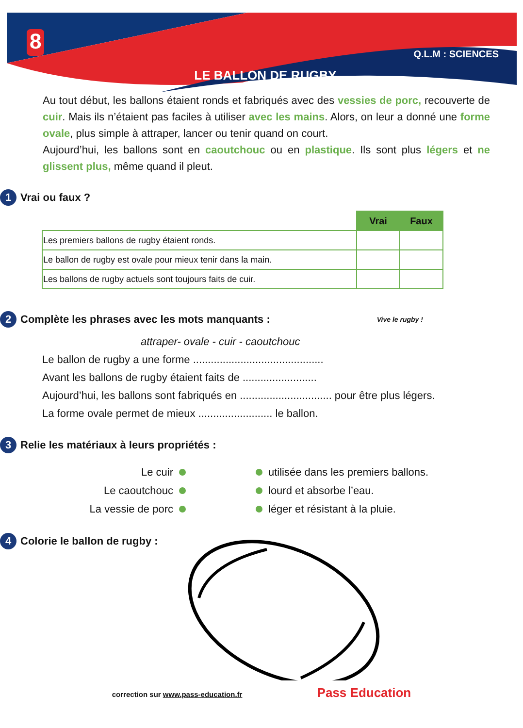8 LE BALLON DE RUGBY Q.L.M : SCIENCES
Au tout début, les ballons étaient ronds et fabriqués avec des vessies de porc, recouverte de cuir. Mais ils n’étaient pas faciles à utiliser avec les mains. Alors, on leur a donné une forme ovale, plus simple à attraper, lancer ou tenir quand on court.
Aujourd’hui, les ballons sont en caoutchouc ou en plastique. Ils sont plus légers et ne glissent plus, même quand il pleut.
1 Vrai ou faux ?
| | Vrai | Faux |
| Les premiers ballons de rugby étaient ronds. | | |
| Le ballon de rugby est ovale pour mieux tenir dans la main. | | |
| Les ballons de rugby actuels sont toujours faits de cuir. | | |
2 Complète les phrases avec les mots manquants : Vive le rugby !
attraper- ovale - cuir - caoutchouc
Le ballon de rugby a une forme ............................................
Avant les ballons de rugby étaient faits de .........................
Aujourd’hui, les ballons sont fabriqués en ............................... pour être plus légers.
La forme ovale permet de mieux ......................... le ballon.
3 Relie les matériaux à leurs propriétés :
Le cuir
Le caoutchouc
La vessie de porc
utilisée dans les premiers ballons.
lourd et absorbe l’eau.
léger et résistant à la pluie.
4 Colorie le ballon de rugby :
correction sur www.pass-education.fr Pass Education